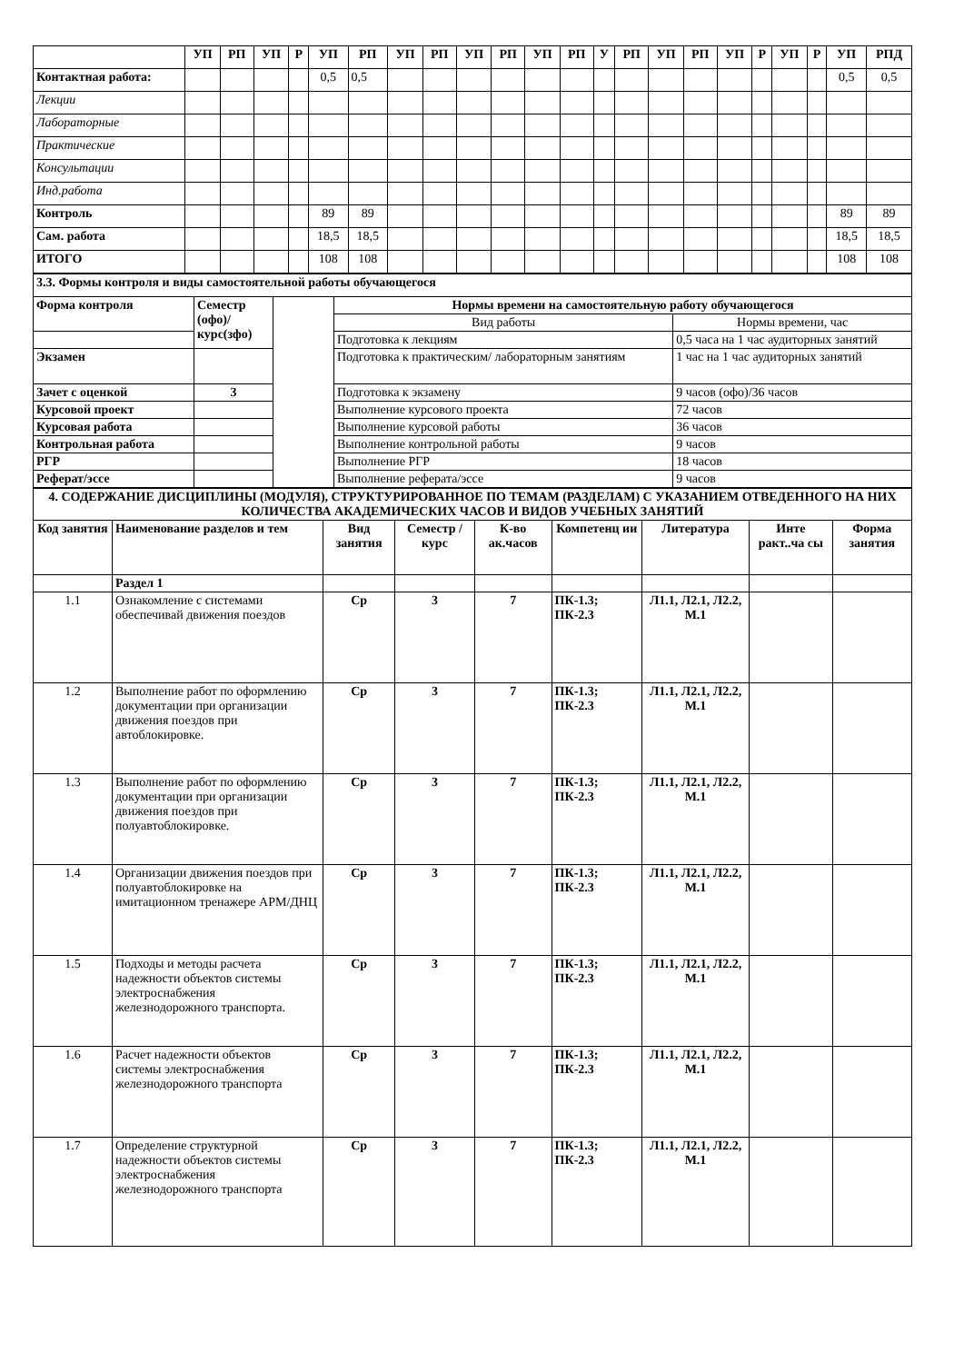| | УП | РП | УП | Р | УП | РП | УП | РП | УП | РП | УП | РП | У | РП | УП | РП | УП | Р | УП | Р | УП | РПД |
| Контактная работа: | | | | | 0,5 | 0,5 | | | | | | | | | | | | | | | 0,5 | 0,5 |
| Лекции | | | | | | | | | | | | | | | | | | | | | | |
| Лабораторные | | | | | | | | | | | | | | | | | | | | | | |
| Практические | | | | | | | | | | | | | | | | | | | | | | |
| Консультации | | | | | | | | | | | | | | | | | | | | | | |
| Инд.работа | | | | | | | | | | | | | | | | | | | | | | |
| Контроль | | | | | 89 | 89 | | | | | | | | | | | | | | | 89 | 89 |
| Сам. работа | | | | | 18,5 | 18,5 | | | | | | | | | | | | | | | 18,5 | 18,5 |
| ИТОГО | | | | | 108 | 108 | | | | | | | | | | | | | | | 108 | 108 |
| 3.3. Формы контроля и виды самостоятельной работы обучающегося | | | | |
| Форма контроля | Семестр (офо)/ курс(зфо) | | Нормы времени на самостоятельную работу обучающегося | |
| | | | Вид работы | Нормы времени, час |
| | | | Подготовка к лекциям | 0,5 часа на 1 час аудиторных занятий |
| Экзамен | | | Подготовка к практическим/ лабораторным занятиям | 1 час на 1 час аудиторных занятий |
| Зачет с оценкой | 3 | | Подготовка к экзамену | 9 часов (офо)/36 часов |
| Курсовой проект | | | Выполнение курсового проекта | 72 часов |
| Курсовая работа | | | Выполнение курсовой работы | 36 часов |
| Контрольная работа | | | Выполнение контрольной работы | 9 часов |
| РГР | | | Выполнение РГР | 18 часов |
| Реферат/эссе | | | Выполнение реферата/эссе | 9 часов |
| 4. СОДЕРЖАНИЕ ДИСЦИПЛИНЫ (МОДУЛЯ), СТРУКТУРИРОВАННОЕ ПО ТЕМАМ (РАЗДЕЛАМ) С УКАЗАНИЕМ ОТВЕДЕННОГО НА НИХ КОЛИЧЕСТВА АКАДЕМИЧЕСКИХ ЧАСОВ И ВИДОВ УЧЕБНЫХ ЗАНЯТИЙ | | | | | | | | |
| Код занятия | Наименование разделов и тем | Вид занятия | Семестр / курс | К-во ак.часов | Компетенц ии | Литература | Инте ракт..ча сы | Форма занятия |
| | Раздел 1 | | | | | | | |
| 1.1 | Ознакомление с системами обеспечивай движения поездов | Ср | 3 | 7 | ПК-1.3; ПК-2.3 | Л1.1, Л2.1, Л2.2, М.1 | | |
| 1.2 | Выполнение работ по оформлению документации при организации движения поездов при автоблокировке. | Ср | 3 | 7 | ПК-1.3; ПК-2.3 | Л1.1, Л2.1, Л2.2, М.1 | | |
| 1.3 | Выполнение работ по оформлению документации при организации движения поездов при полуавтоблокировке. | Ср | 3 | 7 | ПК-1.3; ПК-2.3 | Л1.1, Л2.1, Л2.2, М.1 | | |
| 1.4 | Организации движения поездов при полуавтоблокировке на имитационном тренажере АРМ/ДНЦ | Ср | 3 | 7 | ПК-1.3; ПК-2.3 | Л1.1, Л2.1, Л2.2, М.1 | | |
| 1.5 | Подходы и методы расчета надежности объектов системы электроснабжения железнодорожного транспорта. | Ср | 3 | 7 | ПК-1.3; ПК-2.3 | Л1.1, Л2.1, Л2.2, М.1 | | |
| 1.6 | Расчет надежности объектов системы электроснабжения железнодорожного транспорта | Ср | 3 | 7 | ПК-1.3; ПК-2.3 | Л1.1, Л2.1, Л2.2, М.1 | | |
| 1.7 | Определение структурной надежности объектов системы электроснабжения железнодорожного транспорта | Ср | 3 | 7 | ПК-1.3; ПК-2.3 | Л1.1, Л2.1, Л2.2, М.1 | | |